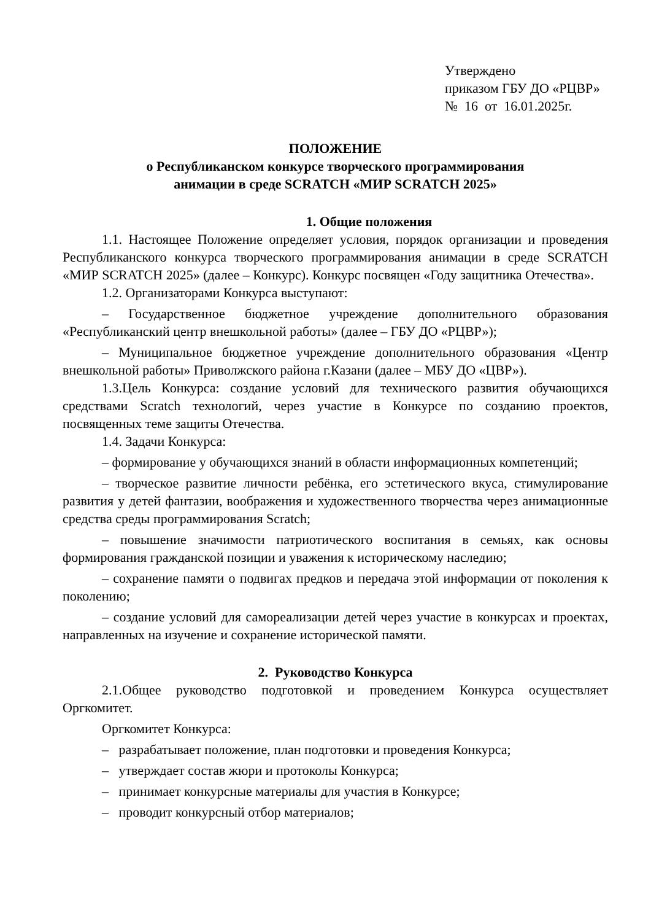Утверждено
приказом ГБУ ДО «РЦВР»
№ 16 от 16.01.2025г.
ПОЛОЖЕНИЕ
о Республиканском конкурсе творческого программирования
анимации в среде SCRATCH «МИР SCRATCH 2025»
1. Общие положения
1.1. Настоящее Положение определяет условия, порядок организации и проведения Республиканского конкурса творческого программирования анимации в среде SCRATCH «МИР SCRATCH 2025» (далее – Конкурс). Конкурс посвящен «Году защитника Отечества».
1.2. Организаторами Конкурса выступают:
– Государственное бюджетное учреждение дополнительного образования «Республиканский центр внешкольной работы» (далее – ГБУ ДО «РЦВР»);
– Муниципальное бюджетное учреждение дополнительного образования «Центр внешкольной работы» Приволжского района г.Казани (далее – МБУ ДО «ЦВР»).
1.3.Цель Конкурса: создание условий для технического развития обучающихся средствами Scratch технологий, через участие в Конкурсе по созданию проектов, посвященных теме защиты Отечества.
1.4. Задачи Конкурса:
– формирование у обучающихся знаний в области информационных компетенций;
– творческое развитие личности ребёнка, его эстетического вкуса, стимулирование развития у детей фантазии, воображения и художественного творчества через анимационные средства среды программирования Scratch;
– повышение значимости патриотического воспитания в семьях, как основы формирования гражданской позиции и уважения к историческому наследию;
– сохранение памяти о подвигах предков и передача этой информации от поколения к поколению;
– создание условий для самореализации детей через участие в конкурсах и проектах, направленных на изучение и сохранение исторической памяти.
2. Руководство Конкурса
2.1.Общее руководство подготовкой и проведением Конкурса осуществляет Оргкомитет.
Оргкомитет Конкурса:
– разрабатывает положение, план подготовки и проведения Конкурса;
– утверждает состав жюри и протоколы Конкурса;
– принимает конкурсные материалы для участия в Конкурсе;
– проводит конкурсный отбор материалов;